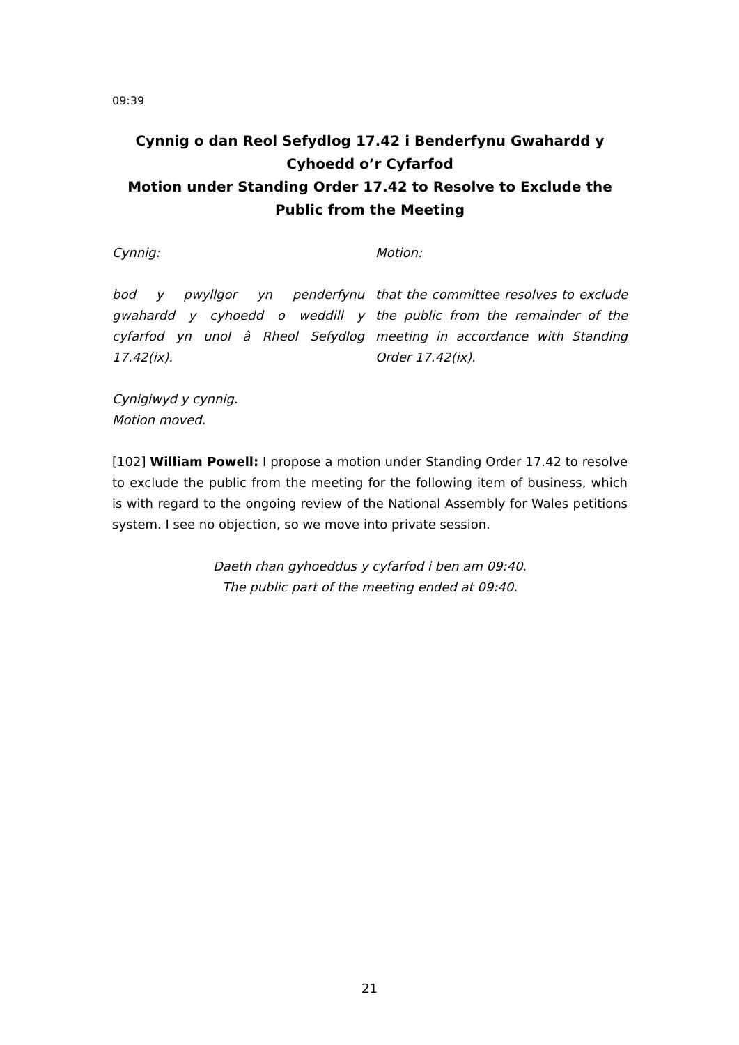09:39
Cynnig o dan Reol Sefydlog 17.42 i Benderfynu Gwahardd y Cyhoedd o’r Cyfarfod
Motion under Standing Order 17.42 to Resolve to Exclude the Public from the Meeting
Cynnig: Motion:
bod y pwyllgor yn penderfynu gwahardd y cyhoedd o weddill y cyfarfod yn unol â Rheol Sefydlog 17.42(ix).
that the committee resolves to exclude the public from the remainder of the meeting in accordance with Standing Order 17.42(ix).
Cynigiwyd y cynnig.
Motion moved.
[102] William Powell: I propose a motion under Standing Order 17.42 to resolve to exclude the public from the meeting for the following item of business, which is with regard to the ongoing review of the National Assembly for Wales petitions system. I see no objection, so we move into private session.
Daeth rhan gyhoeddus y cyfarfod i ben am 09:40.
The public part of the meeting ended at 09:40.
21